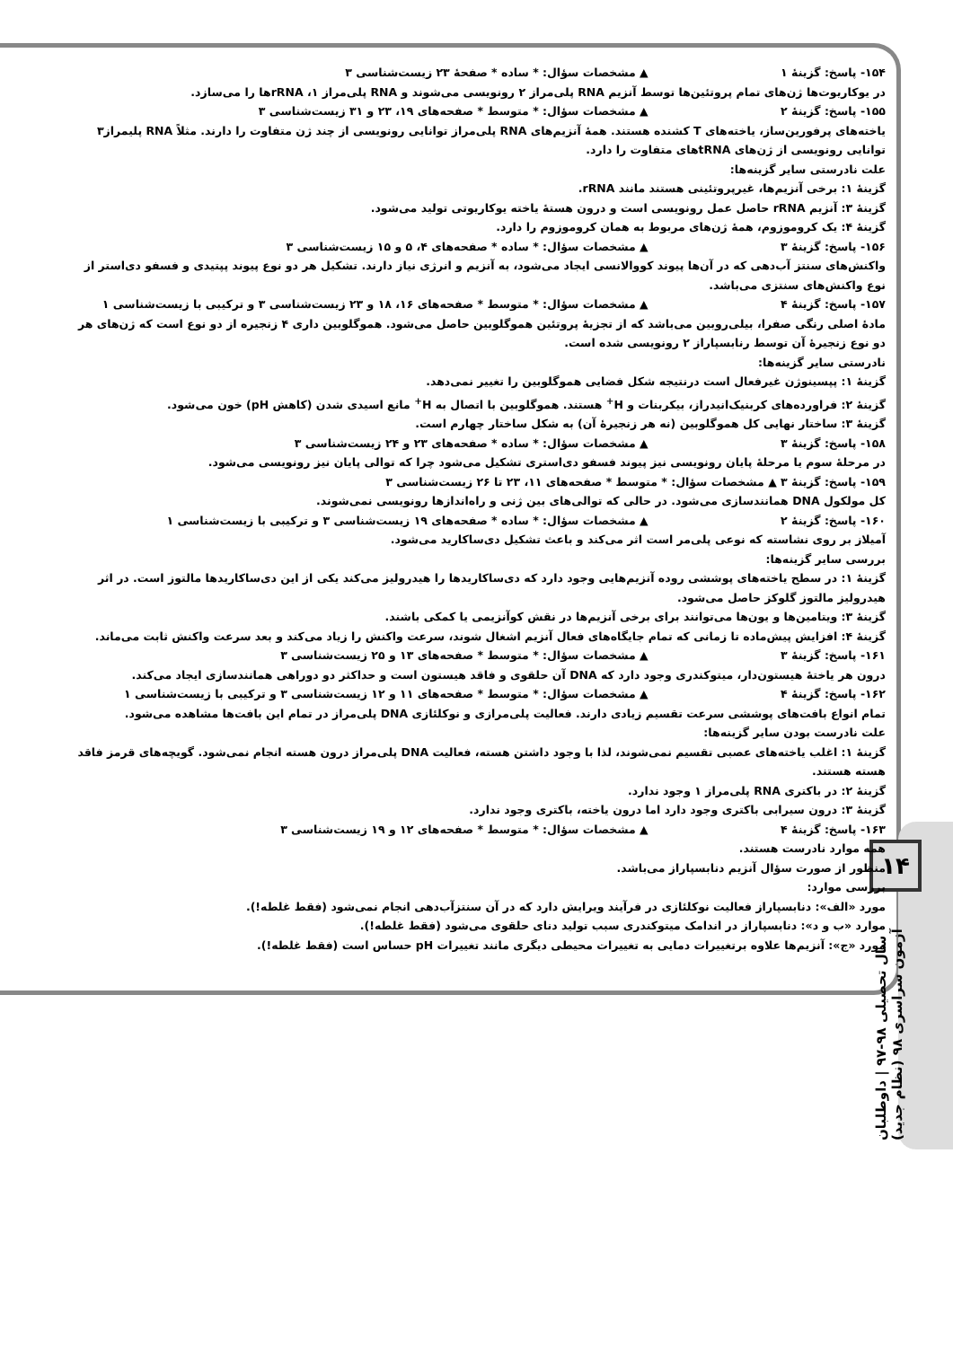۱۴
سال تحصیلی ۹۸-۹۷ | داوطلبان آزمون سراسری ۹۸ (نظام جدید)
۱۵۴- پاسخ: گزینهٔ ۱ ▲ مشخصات سؤال: * ساده * صفحهٔ ۲۳ زیست‌شناسی ۳
در یوکاریوت‌ها ژن‌های تمام پروتئین‌ها توسط آنزیم RNA پلی‌مراز ۲ رونویسی می‌شوند و RNA پلی‌مراز ۱، rRNAها را می‌سازد.
۱۵۵- پاسخ: گزینهٔ ۲ ▲ مشخصات سؤال: * متوسط * صفحه‌های ۱۹، ۲۳ و ۳۱ زیست‌شناسی ۳
یاخته‌های پرفورین‌ساز، یاخته‌های T کشنده هستند. همهٔ آنزیم‌های RNA پلی‌مراز توانایی رونویسی از چند ژن متفاوت را دارند. مثلاً RNA پلیمراز۳ توانایی رونویسی از ژن‌های tRNAهای متفاوت را دارد.
علت نادرستی سایر گزینه‌ها:
گزینهٔ ۱: برخی آنزیم‌ها، غیرپروتئینی هستند مانند rRNA.
گزینهٔ ۳: آنزیم rRNA حاصل عمل رونویسی است و درون هستهٔ یاخته یوکاریوتی تولید می‌شود.
گزینهٔ ۴: یک کروموزوم، همهٔ ژن‌های مربوط به همان کروموزوم را دارد.
۱۵۶- پاسخ: گزینهٔ ۳ ▲ مشخصات سؤال: * ساده * صفحه‌های ۴، ۵ و ۱۵ زیست‌شناسی ۳
واکنش‌های سنتز آب‌دهی که در آن‌ها پیوند کووالانسی ایجاد می‌شود، به آنزیم و انرژی نیاز دارند. تشکیل هر دو نوع پیوند پپتیدی و فسفو دی‌استر از نوع واکنش‌های سنتزی می‌باشد.
۱۵۷- پاسخ: گزینهٔ ۴ ▲ مشخصات سؤال: * متوسط * صفحه‌های ۱۶، ۱۸ و ۲۳ زیست‌شناسی ۳ و ترکیبی با زیست‌شناسی ۱
مادهٔ اصلی رنگی صفرا، بیلی‌روبین می‌باشد که از تجزیهٔ پروتئین هموگلوبین حاصل می‌شود. هموگلوبین داری ۴ زنجیره از دو نوع است که ژن‌های هر دو نوع زنجیرهٔ آن توسط رنابسپاراز ۲ رونویسی شده است.
نادرستی سایر گزینه‌ها:
گزینهٔ ۱: پپسینوژن غیرفعال است درنتیجه شکل فضایی هموگلوبین را تغییر نمی‌دهد.
گزینهٔ ۲: فراورده‌های کربنیک‌انیدراز، بیکربنات و H<sup>+</sup> هستند. هموگلوبین با اتصال به H<sup>+</sup> مانع اسیدی شدن (کاهش pH) خون می‌شود.
گزینهٔ ۳: ساختار نهایی کل هموگلوبین (نه هر زنجیرهٔ آن) به شکل ساختار چهارم است.
۱۵۸- پاسخ: گزینهٔ ۳ ▲ مشخصات سؤال: * ساده * صفحه‌های ۲۳ و ۲۴ زیست‌شناسی ۳
در مرحلهٔ سوم یا مرحلهٔ پایان رونویسی نیز پیوند فسفو دی‌استری تشکیل می‌شود چرا که توالی پایان نیز رونویسی می‌شود.
۱۵۹- پاسخ: گزینهٔ ۳ ▲ مشخصات سؤال: * متوسط * صفحه‌های ۱۱، ۲۳ تا ۲۶ زیست‌شناسی ۳
کل مولکول DNA همانندسازی می‌شود. در حالی که توالی‌های بین ژنی و راه‌اندازها رونویسی نمی‌شوند.
۱۶۰- پاسخ: گزینهٔ ۲ ▲ مشخصات سؤال: * ساده * صفحه‌های ۱۹ زیست‌شناسی ۳ و ترکیبی با زیست‌شناسی ۱
آمیلاز بر روی نشاسته که نوعی پلی‌مر است اثر می‌کند و باعث تشکیل دی‌ساکارید می‌شود.
بررسی سایر گزینه‌ها:
گزینهٔ ۱: در سطح یاخته‌های پوششی روده آنزیم‌هایی وجود دارد که دی‌ساکاریدها را هیدرولیز می‌کند یکی از این دی‌ساکاریدها مالتوز است. در اثر هیدرولیز مالتوز گلوکز حاصل می‌شود.
گزینهٔ ۳: ویتامین‌ها و یون‌ها می‌توانند برای برخی آنزیم‌ها در نقش کوآنزیمی یا کمکی باشند.
گزینهٔ ۴: افزایش پیش‌ماده تا زمانی که تمام جایگاه‌های فعال آنزیم اشغال شوند، سرعت واکنش را زیاد می‌کند و بعد سرعت واکنش ثابت می‌ماند.
۱۶۱- پاسخ: گزینهٔ ۳ ▲ مشخصات سؤال: * متوسط * صفحه‌های ۱۳ و ۲۵ زیست‌شناسی ۳
درون هر یاختهٔ هیستون‌دار، میتوکندری وجود دارد که DNA آن حلقوی و فاقد هیستون است و حداکثر دو دوراهی همانندسازی ایجاد می‌کند.
۱۶۲- پاسخ: گزینهٔ ۴ ▲ مشخصات سؤال: * متوسط * صفحه‌های ۱۱ و ۱۲ زیست‌شناسی ۳ و ترکیبی با زیست‌شناسی ۱
تمام انواع بافت‌های پوششی سرعت تقسیم زیادی دارند. فعالیت پلی‌مرازی و نوکلئازی DNA پلی‌مراز در تمام این بافت‌ها مشاهده می‌شود.
علت نادرست بودن سایر گزینه‌ها:
گزینهٔ ۱: اغلب یاخته‌های عصبی تقسیم نمی‌شوند، لذا با وجود داشتن هسته، فعالیت DNA پلی‌مراز درون هسته انجام نمی‌شود. گویچه‌های قرمز فاقد هسته هستند.
گزینهٔ ۲: در باکتری RNA پلی‌مراز ۱ وجود ندارد.
گزینهٔ ۳: درون سیرابی باکتری وجود دارد اما درون یاخته، باکتری وجود ندارد.
۱۶۳- پاسخ: گزینهٔ ۴ ▲ مشخصات سؤال: * متوسط * صفحه‌های ۱۲ و ۱۹ زیست‌شناسی ۳
همه موارد نادرست هستند.
منظور از صورت سؤال آنزیم دنابسپاراز می‌باشد.
بررسی موارد:
مورد «الف»: دنابسپاراز فعالیت نوکلئازی در فرآیند ویرایش دارد که در آن سنتزآب‌دهی انجام نمی‌شود (فقط غلطه!).
موارد «ب و د»: دنابسپاراز در اندامک میتوکندری سبب تولید دنای حلقوی می‌شود (فقط غلطه!).
مورد «ج»: آنزیم‌ها علاوه برتغییرات دمایی به تغییرات محیطی دیگری مانند تغییرات pH حساس است (فقط غلطه!).